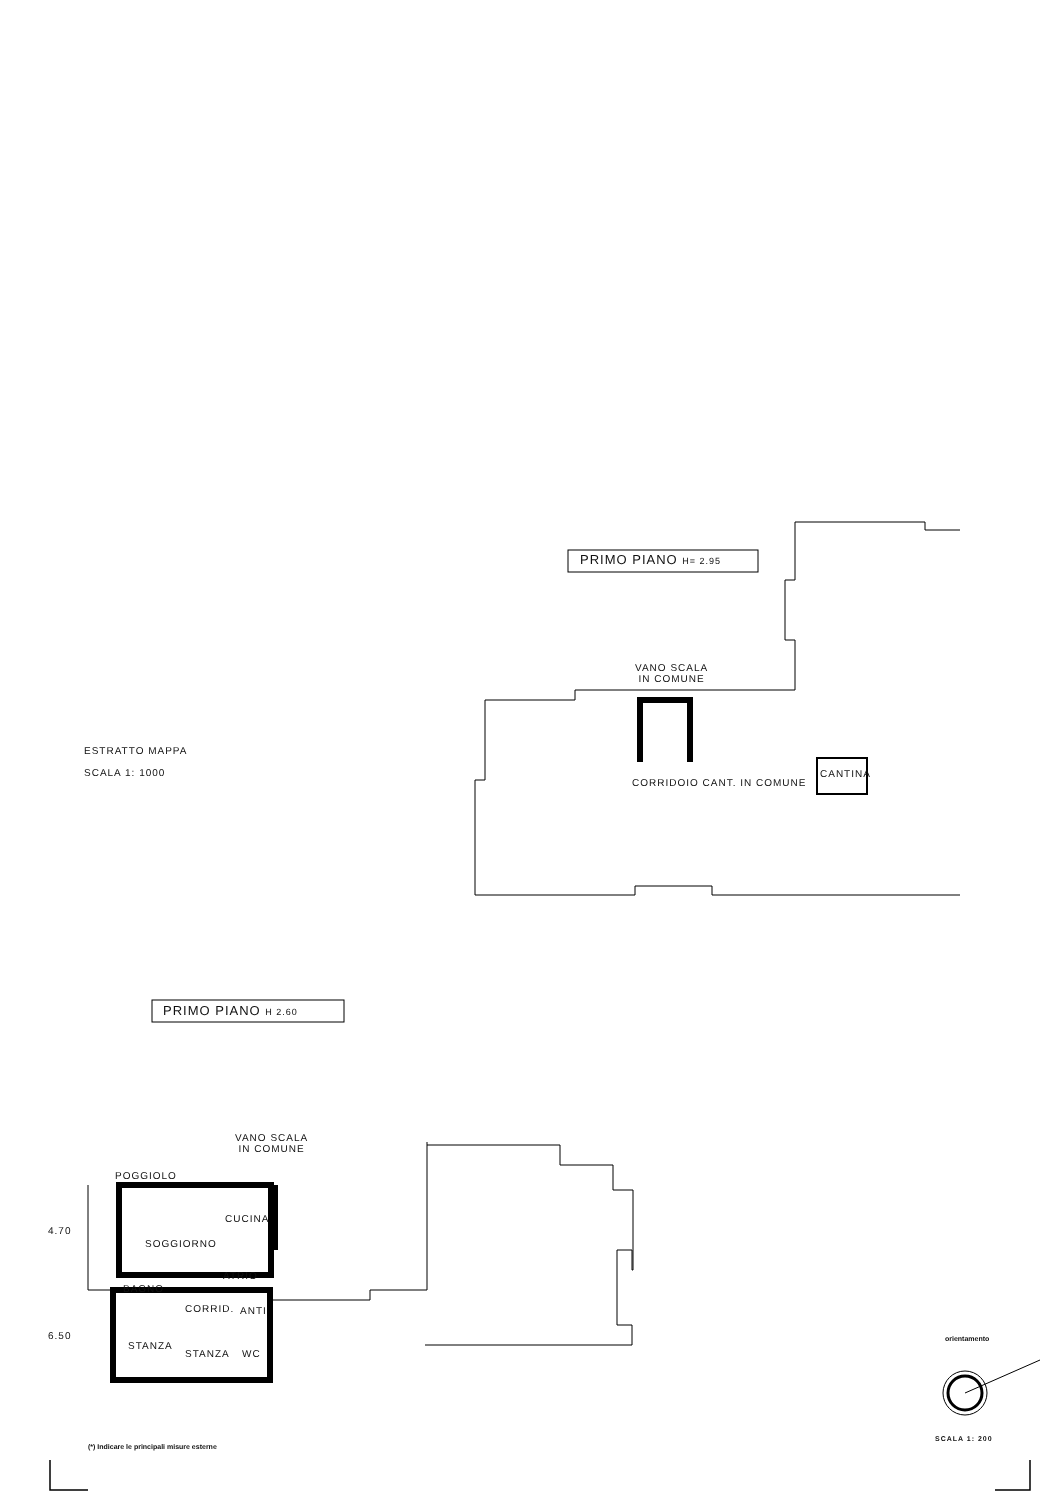PRIMO PIANO H= 2.95
VANO SCALA
IN COMUNE
ESTRATTO MAPPA
SCALA 1: 1000
CORRIDOIO CANT. IN COMUNE
CANTINA
PRIMO PIANO H 2.60
VANO SCALA
IN COMUNE
POGGIOLO
CUCINA
SOGGIORNO
4.70
ATRIO
BAGNO
CORRID. ANTI
6.50
STANZA
STANZA WC
orientamento
(*) Indicare le principali misure esterne
SCALA 1: 200